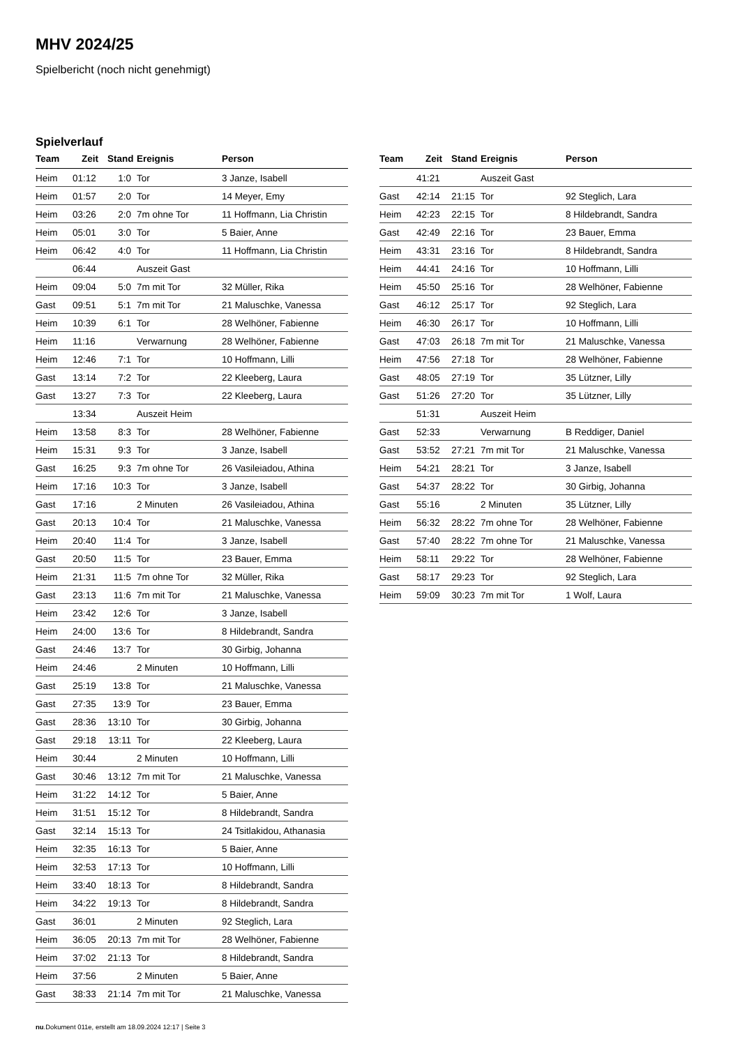MHV 2024/25
Spielbericht (noch nicht genehmigt)
Spielverlauf
| Team | Zeit | Stand | Ereignis | Person |
| --- | --- | --- | --- | --- |
| Heim | 01:12 | 1:0 | Tor | 3 Janze, Isabell |
| Heim | 01:57 | 2:0 | Tor | 14 Meyer, Emy |
| Heim | 03:26 | 2:0 | 7m ohne Tor | 11 Hoffmann, Lia Christin |
| Heim | 05:01 | 3:0 | Tor | 5 Baier, Anne |
| Heim | 06:42 | 4:0 | Tor | 11 Hoffmann, Lia Christin |
| | 06:44 | | Auszeit Gast | |
| Heim | 09:04 | 5:0 | 7m mit Tor | 32 Müller, Rika |
| Gast | 09:51 | 5:1 | 7m mit Tor | 21 Maluschke, Vanessa |
| Heim | 10:39 | 6:1 | Tor | 28 Welhöner, Fabienne |
| Heim | 11:16 | | Verwarnung | 28 Welhöner, Fabienne |
| Heim | 12:46 | 7:1 | Tor | 10 Hoffmann, Lilli |
| Gast | 13:14 | 7:2 | Tor | 22 Kleeberg, Laura |
| Gast | 13:27 | 7:3 | Tor | 22 Kleeberg, Laura |
| | 13:34 | | Auszeit Heim | |
| Heim | 13:58 | 8:3 | Tor | 28 Welhöner, Fabienne |
| Heim | 15:31 | 9:3 | Tor | 3 Janze, Isabell |
| Gast | 16:25 | 9:3 | 7m ohne Tor | 26 Vasileiadou, Athina |
| Heim | 17:16 | 10:3 | Tor | 3 Janze, Isabell |
| Gast | 17:16 | | 2 Minuten | 26 Vasileiadou, Athina |
| Gast | 20:13 | 10:4 | Tor | 21 Maluschke, Vanessa |
| Heim | 20:40 | 11:4 | Tor | 3 Janze, Isabell |
| Gast | 20:50 | 11:5 | Tor | 23 Bauer, Emma |
| Heim | 21:31 | 11:5 | 7m ohne Tor | 32 Müller, Rika |
| Gast | 23:13 | 11:6 | 7m mit Tor | 21 Maluschke, Vanessa |
| Heim | 23:42 | 12:6 | Tor | 3 Janze, Isabell |
| Heim | 24:00 | 13:6 | Tor | 8 Hildebrandt, Sandra |
| Gast | 24:46 | 13:7 | Tor | 30 Girbig, Johanna |
| Heim | 24:46 | | 2 Minuten | 10 Hoffmann, Lilli |
| Gast | 25:19 | 13:8 | Tor | 21 Maluschke, Vanessa |
| Gast | 27:35 | 13:9 | Tor | 23 Bauer, Emma |
| Gast | 28:36 | 13:10 | Tor | 30 Girbig, Johanna |
| Gast | 29:18 | 13:11 | Tor | 22 Kleeberg, Laura |
| Heim | 30:44 | | 2 Minuten | 10 Hoffmann, Lilli |
| Gast | 30:46 | 13:12 | 7m mit Tor | 21 Maluschke, Vanessa |
| Heim | 31:22 | 14:12 | Tor | 5 Baier, Anne |
| Heim | 31:51 | 15:12 | Tor | 8 Hildebrandt, Sandra |
| Gast | 32:14 | 15:13 | Tor | 24 Tsitlakidou, Athanasia |
| Heim | 32:35 | 16:13 | Tor | 5 Baier, Anne |
| Heim | 32:53 | 17:13 | Tor | 10 Hoffmann, Lilli |
| Heim | 33:40 | 18:13 | Tor | 8 Hildebrandt, Sandra |
| Heim | 34:22 | 19:13 | Tor | 8 Hildebrandt, Sandra |
| Gast | 36:01 | | 2 Minuten | 92 Steglich, Lara |
| Heim | 36:05 | 20:13 | 7m mit Tor | 28 Welhöner, Fabienne |
| Heim | 37:02 | 21:13 | Tor | 8 Hildebrandt, Sandra |
| Heim | 37:56 | | 2 Minuten | 5 Baier, Anne |
| Gast | 38:33 | 21:14 | 7m mit Tor | 21 Maluschke, Vanessa |
| Team | Zeit | Stand | Ereignis | Person |
| --- | --- | --- | --- | --- |
| | 41:21 | | Auszeit Gast | |
| Gast | 42:14 | 21:15 | Tor | 92 Steglich, Lara |
| Heim | 42:23 | 22:15 | Tor | 8 Hildebrandt, Sandra |
| Gast | 42:49 | 22:16 | Tor | 23 Bauer, Emma |
| Heim | 43:31 | 23:16 | Tor | 8 Hildebrandt, Sandra |
| Heim | 44:41 | 24:16 | Tor | 10 Hoffmann, Lilli |
| Heim | 45:50 | 25:16 | Tor | 28 Welhöner, Fabienne |
| Gast | 46:12 | 25:17 | Tor | 92 Steglich, Lara |
| Heim | 46:30 | 26:17 | Tor | 10 Hoffmann, Lilli |
| Gast | 47:03 | 26:18 | 7m mit Tor | 21 Maluschke, Vanessa |
| Heim | 47:56 | 27:18 | Tor | 28 Welhöner, Fabienne |
| Gast | 48:05 | 27:19 | Tor | 35 Lützner, Lilly |
| Gast | 51:26 | 27:20 | Tor | 35 Lützner, Lilly |
| | 51:31 | | Auszeit Heim | |
| Gast | 52:33 | | Verwarnung | B Reddiger, Daniel |
| Gast | 53:52 | 27:21 | 7m mit Tor | 21 Maluschke, Vanessa |
| Heim | 54:21 | 28:21 | Tor | 3 Janze, Isabell |
| Gast | 54:37 | 28:22 | Tor | 30 Girbig, Johanna |
| Gast | 55:16 | | 2 Minuten | 35 Lützner, Lilly |
| Heim | 56:32 | 28:22 | 7m ohne Tor | 28 Welhöner, Fabienne |
| Gast | 57:40 | 28:22 | 7m ohne Tor | 21 Maluschke, Vanessa |
| Heim | 58:11 | 29:22 | Tor | 28 Welhöner, Fabienne |
| Gast | 58:17 | 29:23 | Tor | 92 Steglich, Lara |
| Heim | 59:09 | 30:23 | 7m mit Tor | 1 Wolf, Laura |
nu.Dokument 011e, erstellt am 18.09.2024 12:17 | Seite 3